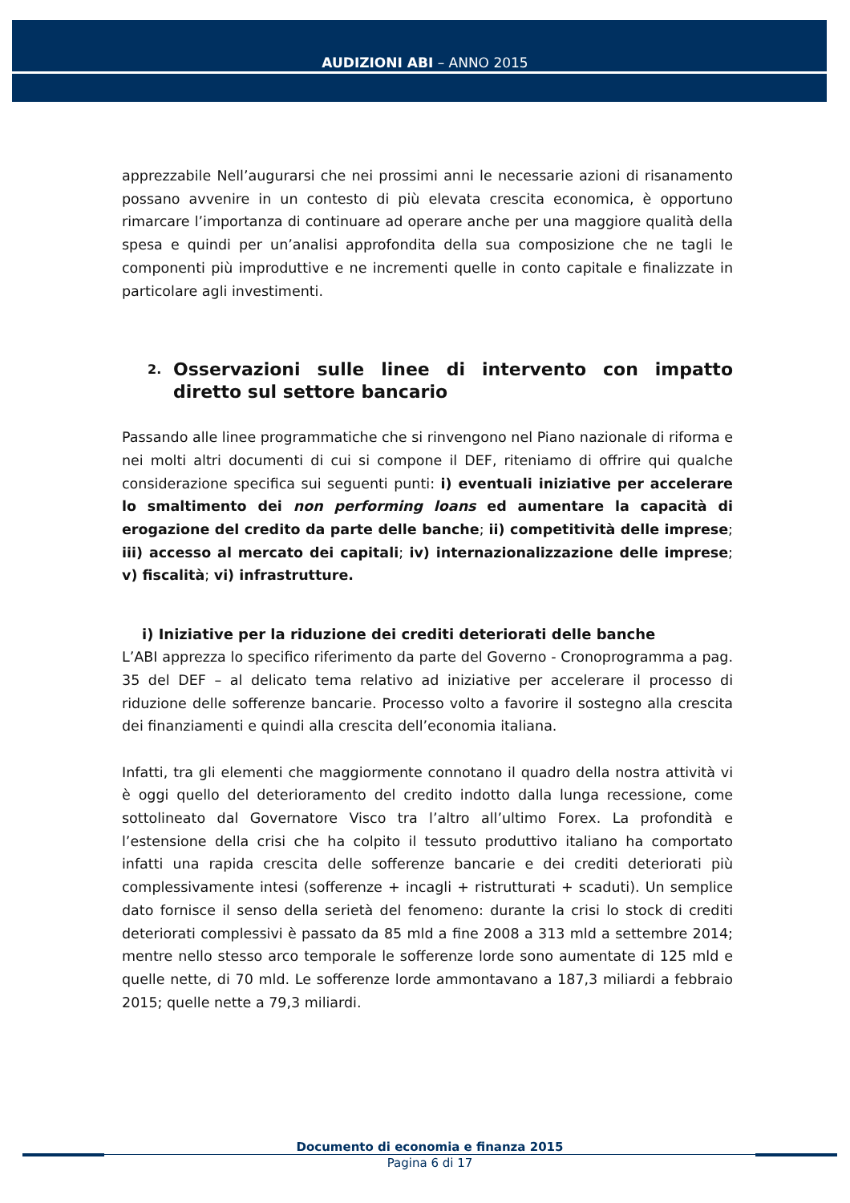AUDIZIONI ABI – ANNO 2015
apprezzabile Nell’augurarsi che nei prossimi anni le necessarie azioni di risanamento possano avvenire in un contesto di più elevata crescita economica, è opportuno rimarcare l’importanza di continuare ad operare anche per una maggiore qualità della spesa e quindi per un’analisi approfondita della sua composizione che ne tagli le componenti più improduttive e ne incrementi quelle in conto capitale e finalizzate in particolare agli investimenti.
2. Osservazioni sulle linee di intervento con impatto diretto sul settore bancario
Passando alle linee programmatiche che si rinvengono nel Piano nazionale di riforma e nei molti altri documenti di cui si compone il DEF, riteniamo di offrire qui qualche considerazione specifica sui seguenti punti: i) eventuali iniziative per accelerare lo smaltimento dei non performing loans ed aumentare la capacità di erogazione del credito da parte delle banche; ii) competitività delle imprese; iii) accesso al mercato dei capitali; iv) internazionalizzazione delle imprese; v) fiscalità; vi) infrastrutture.
i) Iniziative per la riduzione dei crediti deteriorati delle banche
L’ABI apprezza lo specifico riferimento da parte del Governo - Cronoprogramma a pag. 35 del DEF – al delicato tema relativo ad iniziative per accelerare il processo di riduzione delle sofferenze bancarie. Processo volto a favorire il sostegno alla crescita dei finanziamenti e quindi alla crescita dell’economia italiana.
Infatti, tra gli elementi che maggiormente connotano il quadro della nostra attività vi è oggi quello del deterioramento del credito indotto dalla lunga recessione, come sottolineato dal Governatore Visco tra l’altro all’ultimo Forex. La profondità e l’estensione della crisi che ha colpito il tessuto produttivo italiano ha comportato infatti una rapida crescita delle sofferenze bancarie e dei crediti deteriorati più complessivamente intesi (sofferenze + incagli + ristrutturati + scaduti). Un semplice dato fornisce il senso della serietà del fenomeno: durante la crisi lo stock di crediti deteriorati complessivi è passato da 85 mld a fine 2008 a 313 mld a settembre 2014; mentre nello stesso arco temporale le sofferenze lorde sono aumentate di 125 mld e quelle nette, di 70 mld. Le sofferenze lorde ammontavano a 187,3 miliardi a febbraio 2015; quelle nette a 79,3 miliardi.
Documento di economia e finanza 2015
Pagina 6 di 17